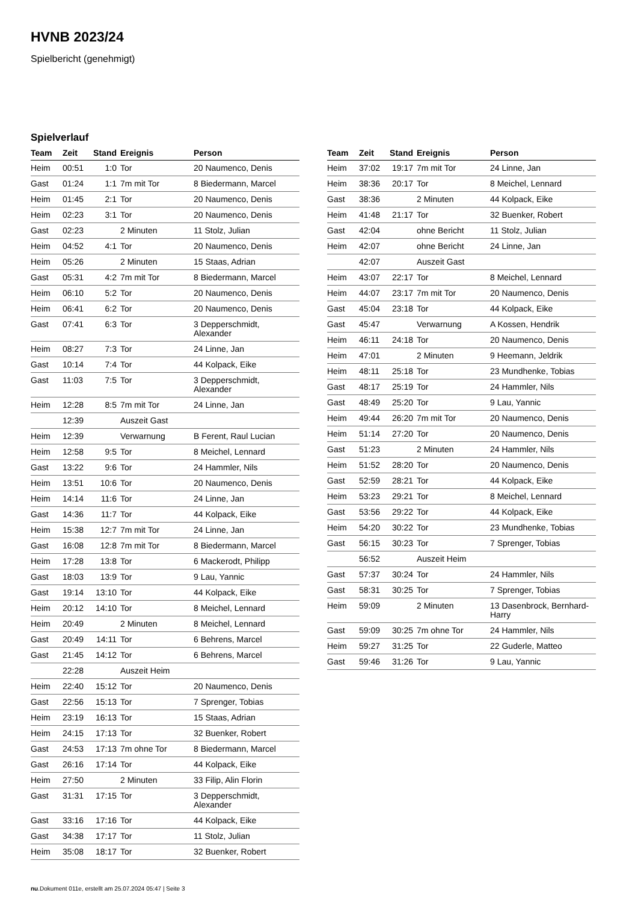HVNB 2023/24
Spielbericht (genehmigt)
Spielverlauf
| Team | Zeit | Stand | Ereignis | Person |
| --- | --- | --- | --- | --- |
| Heim | 00:51 | 1:0 | Tor | 20 Naumenco, Denis |
| Gast | 01:24 | 1:1 | 7m mit Tor | 8 Biedermann, Marcel |
| Heim | 01:45 | 2:1 | Tor | 20 Naumenco, Denis |
| Heim | 02:23 | 3:1 | Tor | 20 Naumenco, Denis |
| Gast | 02:23 | | 2 Minuten | 11 Stolz, Julian |
| Heim | 04:52 | 4:1 | Tor | 20 Naumenco, Denis |
| Heim | 05:26 | | 2 Minuten | 15 Staas, Adrian |
| Gast | 05:31 | 4:2 | 7m mit Tor | 8 Biedermann, Marcel |
| Heim | 06:10 | 5:2 | Tor | 20 Naumenco, Denis |
| Heim | 06:41 | 6:2 | Tor | 20 Naumenco, Denis |
| Gast | 07:41 | 6:3 | Tor | 3 Depperschmidt, Alexander |
| Heim | 08:27 | 7:3 | Tor | 24 Linne, Jan |
| Gast | 10:14 | 7:4 | Tor | 44 Kolpack, Eike |
| Gast | 11:03 | 7:5 | Tor | 3 Depperschmidt, Alexander |
| Heim | 12:28 | 8:5 | 7m mit Tor | 24 Linne, Jan |
| | 12:39 | | Auszeit Gast | |
| Heim | 12:39 | | Verwarnung | B Ferent, Raul Lucian |
| Heim | 12:58 | 9:5 | Tor | 8 Meichel, Lennard |
| Gast | 13:22 | 9:6 | Tor | 24 Hammler, Nils |
| Heim | 13:51 | 10:6 | Tor | 20 Naumenco, Denis |
| Heim | 14:14 | 11:6 | Tor | 24 Linne, Jan |
| Gast | 14:36 | 11:7 | Tor | 44 Kolpack, Eike |
| Heim | 15:38 | 12:7 | 7m mit Tor | 24 Linne, Jan |
| Gast | 16:08 | 12:8 | 7m mit Tor | 8 Biedermann, Marcel |
| Heim | 17:28 | 13:8 | Tor | 6 Mackerodt, Philipp |
| Gast | 18:03 | 13:9 | Tor | 9 Lau, Yannic |
| Gast | 19:14 | 13:10 | Tor | 44 Kolpack, Eike |
| Heim | 20:12 | 14:10 | Tor | 8 Meichel, Lennard |
| Heim | 20:49 | | 2 Minuten | 8 Meichel, Lennard |
| Gast | 20:49 | 14:11 | Tor | 6 Behrens, Marcel |
| Gast | 21:45 | 14:12 | Tor | 6 Behrens, Marcel |
| | 22:28 | | Auszeit Heim | |
| Heim | 22:40 | 15:12 | Tor | 20 Naumenco, Denis |
| Gast | 22:56 | 15:13 | Tor | 7 Sprenger, Tobias |
| Heim | 23:19 | 16:13 | Tor | 15 Staas, Adrian |
| Heim | 24:15 | 17:13 | Tor | 32 Buenker, Robert |
| Gast | 24:53 | 17:13 | 7m ohne Tor | 8 Biedermann, Marcel |
| Gast | 26:16 | 17:14 | Tor | 44 Kolpack, Eike |
| Heim | 27:50 | | 2 Minuten | 33 Filip, Alin Florin |
| Gast | 31:31 | 17:15 | Tor | 3 Depperschmidt, Alexander |
| Gast | 33:16 | 17:16 | Tor | 44 Kolpack, Eike |
| Gast | 34:38 | 17:17 | Tor | 11 Stolz, Julian |
| Heim | 35:08 | 18:17 | Tor | 32 Buenker, Robert |
| Team | Zeit | Stand | Ereignis | Person |
| --- | --- | --- | --- | --- |
| Heim | 37:02 | 19:17 | 7m mit Tor | 24 Linne, Jan |
| Heim | 38:36 | 20:17 | Tor | 8 Meichel, Lennard |
| Gast | 38:36 | | 2 Minuten | 44 Kolpack, Eike |
| Heim | 41:48 | 21:17 | Tor | 32 Buenker, Robert |
| Gast | 42:04 | | ohne Bericht | 11 Stolz, Julian |
| Heim | 42:07 | | ohne Bericht | 24 Linne, Jan |
| | 42:07 | | Auszeit Gast | |
| Heim | 43:07 | 22:17 | Tor | 8 Meichel, Lennard |
| Heim | 44:07 | 23:17 | 7m mit Tor | 20 Naumenco, Denis |
| Gast | 45:04 | 23:18 | Tor | 44 Kolpack, Eike |
| Gast | 45:47 | | Verwarnung | A Kossen, Hendrik |
| Heim | 46:11 | 24:18 | Tor | 20 Naumenco, Denis |
| Heim | 47:01 | | 2 Minuten | 9 Heemann, Jeldrik |
| Heim | 48:11 | 25:18 | Tor | 23 Mundhenke, Tobias |
| Gast | 48:17 | 25:19 | Tor | 24 Hammler, Nils |
| Gast | 48:49 | 25:20 | Tor | 9 Lau, Yannic |
| Heim | 49:44 | 26:20 | 7m mit Tor | 20 Naumenco, Denis |
| Heim | 51:14 | 27:20 | Tor | 20 Naumenco, Denis |
| Gast | 51:23 | | 2 Minuten | 24 Hammler, Nils |
| Heim | 51:52 | 28:20 | Tor | 20 Naumenco, Denis |
| Gast | 52:59 | 28:21 | Tor | 44 Kolpack, Eike |
| Heim | 53:23 | 29:21 | Tor | 8 Meichel, Lennard |
| Gast | 53:56 | 29:22 | Tor | 44 Kolpack, Eike |
| Heim | 54:20 | 30:22 | Tor | 23 Mundhenke, Tobias |
| Gast | 56:15 | 30:23 | Tor | 7 Sprenger, Tobias |
| | 56:52 | | Auszeit Heim | |
| Gast | 57:37 | 30:24 | Tor | 24 Hammler, Nils |
| Gast | 58:31 | 30:25 | Tor | 7 Sprenger, Tobias |
| Heim | 59:09 | | 2 Minuten | 13 Dasenbrock, Bernhard- Harry |
| Gast | 59:09 | 30:25 | 7m ohne Tor | 24 Hammler, Nils |
| Heim | 59:27 | 31:25 | Tor | 22 Guderle, Matteo |
| Gast | 59:46 | 31:26 | Tor | 9 Lau, Yannic |
nu.Dokument 011e, erstellt am 25.07.2024 05:47 | Seite 3